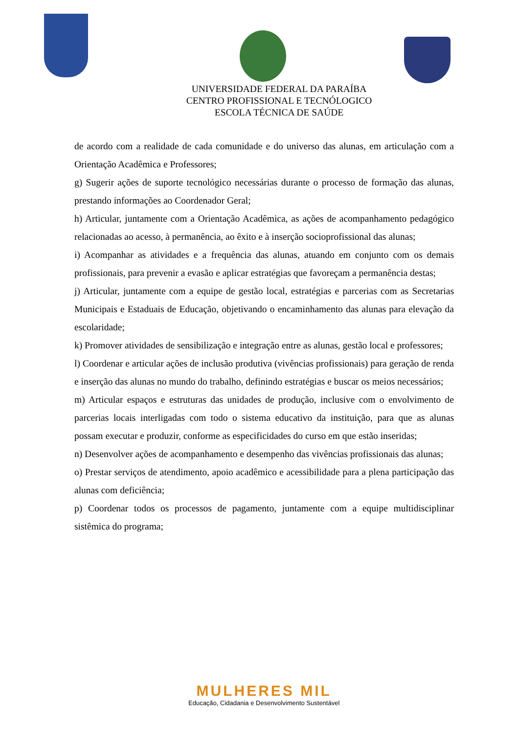UNIVERSIDADE FEDERAL DA PARAÍBA
CENTRO PROFISSIONAL E TECNÓLOGICO
ESCOLA TÉCNICA DE SAÚDE
de acordo com a realidade de cada comunidade e do universo das alunas, em articulação com a Orientação Acadêmica e Professores;
g) Sugerir ações de suporte tecnológico necessárias durante o processo de formação das alunas, prestando informações ao Coordenador Geral;
h) Articular, juntamente com a Orientação Acadêmica, as ações de acompanhamento pedagógico relacionadas ao acesso, à permanência, ao êxito e à inserção socioprofissional das alunas;
i) Acompanhar as atividades e a frequência das alunas, atuando em conjunto com os demais profissionais, para prevenir a evasão e aplicar estratégias que favoreçam a permanência destas;
j) Articular, juntamente com a equipe de gestão local, estratégias e parcerias com as Secretarias Municipais e Estaduais de Educação, objetivando o encaminhamento das alunas para elevação da escolaridade;
k) Promover atividades de sensibilização e integração entre as alunas, gestão local e professores;
l) Coordenar e articular ações de inclusão produtiva (vivências profissionais) para geração de renda e inserção das alunas no mundo do trabalho, definindo estratégias e buscar os meios necessários;
m) Articular espaços e estruturas das unidades de produção, inclusive com o envolvimento de parcerias locais interligadas com todo o sistema educativo da instituição, para que as alunas possam executar e produzir, conforme as especificidades do curso em que estão inseridas;
n) Desenvolver ações de acompanhamento e desempenho das vivências profissionais das alunas;
o) Prestar serviços de atendimento, apoio acadêmico e acessibilidade para a plena participação das alunas com deficiência;
p) Coordenar todos os processos de pagamento, juntamente com a equipe multidisciplinar sistêmica do programa;
MULHERES MIL
Educação, Cidadania e Desenvolvimento Sustentável